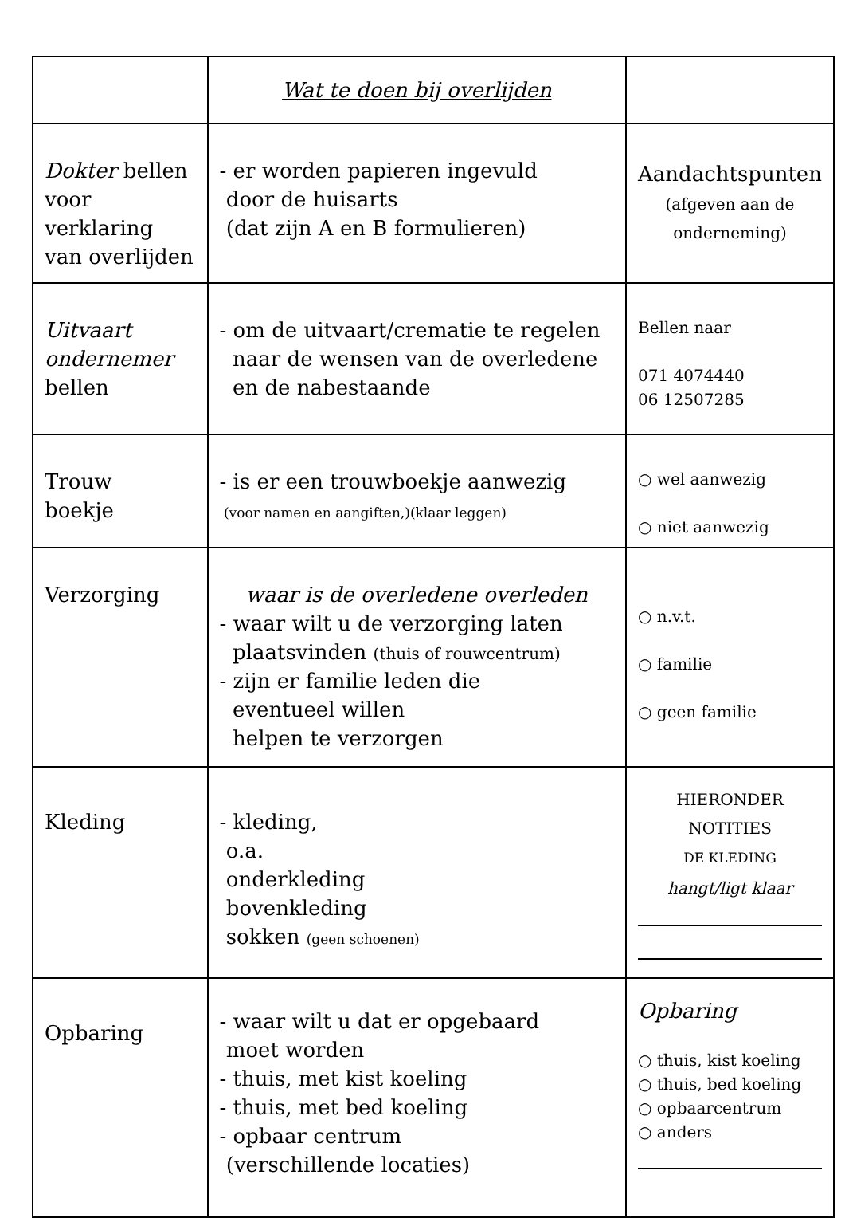| | Wat te doen bij overlijden | |
| Dokter bellen voor verklaring van overlijden | - er worden papieren ingevuld door de huisarts (dat zijn A en B formulieren) | Aandachtspunten (afgeven aan de onderneming) |
| Uitvaart ondernemer bellen | - om de uitvaart/crematie te regelen naar de wensen van de overledene en de nabestaande | Bellen naar 071 4074440 06 12507285 |
| Trouw boekje | - is er een trouwboekje aanwezig (voor namen en aangiften,)(klaar leggen) | ○ wel aanwezig ○ niet aanwezig |
| Verzorging | waar is de overledene overleden - waar wilt u de verzorging laten plaatsvinden (thuis of rouwcentrum) - zijn er familie leden die eventueel willen helpen te verzorgen | ○ n.v.t. ○ familie ○ geen familie |
| Kleding | - kleding, o.a. onderkleding bovenkleding sokken (geen schoenen) | HIERONDER NOTITIES DE KLEDING hangt/ligt klaar |
| Opbaring | - waar wilt u dat er opgebaard moet worden - thuis, met kist koeling - thuis, met bed koeling - opbaar centrum (verschillende locaties) | Opbaring ○ thuis, kist koeling ○ thuis, bed koeling ○ opbaarcentrum ○ anders |